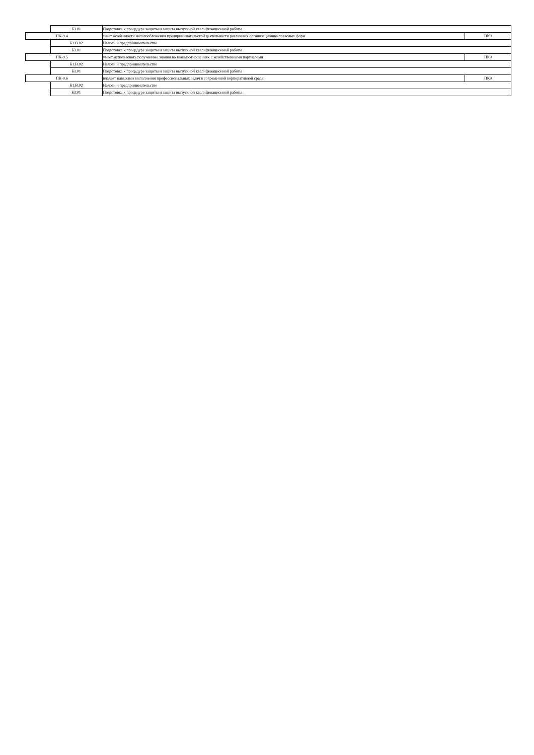| | Б3.01 | Подготовка к процедуре защиты и защита выпускной квалификационной работы | |
| ПК-9.4 | | знает особенности налогообложения предпринимательской деятельности различных организационно-правовых форм | ПК9 |
| | Б1.В.02 | Налоги и предпринимательство | |
| | Б3.01 | Подготовка к процедуре защиты и защита выпускной квалификационной работы | |
| ПК-9.5 | | умеет использовать полученные знания во взаимоотношениях с хозяйственными партнерами | ПК9 |
| | Б1.В.02 | Налоги и предпринимательство | |
| | Б3.01 | Подготовка к процедуре защиты и защита выпускной квалификационной работы | |
| ПК-9.6 | | владеет навыками выполнения профессиональных задач в современной корпоративной среде | ПК9 |
| | Б1.В.02 | Налоги и предпринимательство | |
| | Б3.01 | Подготовка к процедуре защиты и защита выпускной квалификационной работы | |